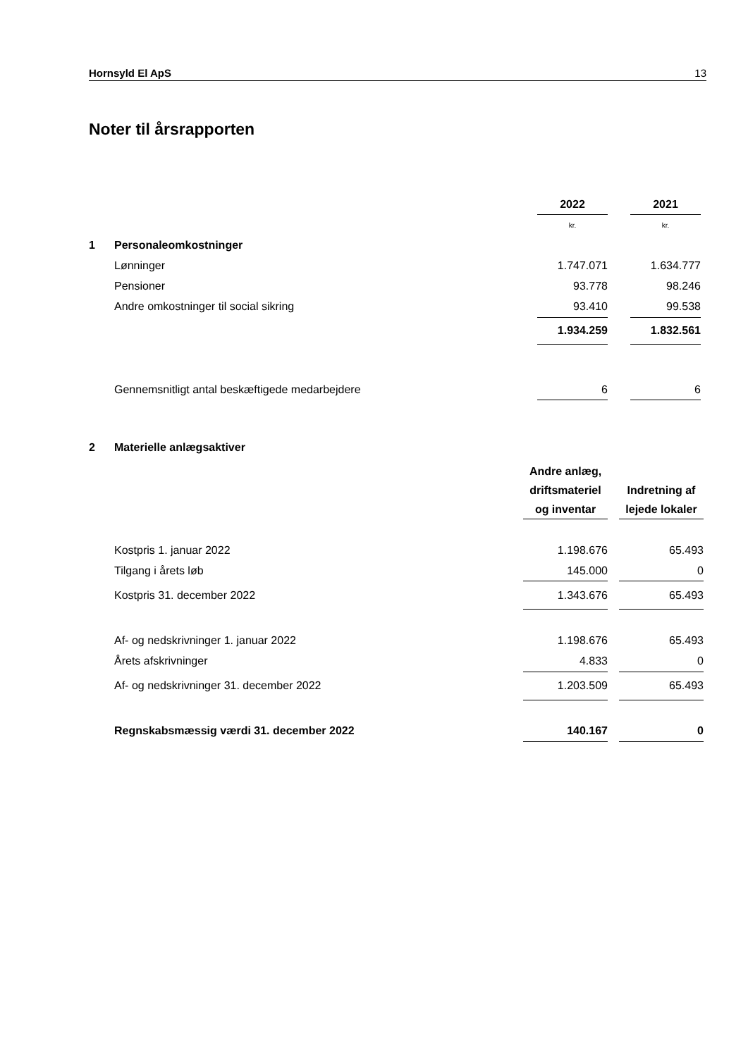Hornsyld El ApS 13
Noter til årsrapporten
| | | 2022 | | 2021 |
| | | kr. | | kr. |
| 1 | Personaleomkostninger | | | |
| | Lønninger | 1.747.071 | | 1.634.777 |
| | Pensioner | 93.778 | | 98.246 |
| | Andre omkostninger til social sikring | 93.410 | | 99.538 |
| | | 1.934.259 | | 1.832.561 |
| | Gennemsnitligt antal beskæftigede medarbejdere | 6 | | 6 |
| 2 | Materielle anlægsaktiver | | | |
| | | Andre anlæg, driftsmateriel og inventar | | Indretning af lejede lokaler |
| | Kostpris 1. januar 2022 | 1.198.676 | | 65.493 |
| | Tilgang i årets løb | 145.000 | | 0 |
| | Kostpris 31. december 2022 | 1.343.676 | | 65.493 |
| | Af- og nedskrivninger 1. januar 2022 | 1.198.676 | | 65.493 |
| | Årets afskrivninger | 4.833 | | 0 |
| | Af- og nedskrivninger 31. december 2022 | 1.203.509 | | 65.493 |
| | Regnskabsmæssig værdi 31. december 2022 | 140.167 | | 0 |